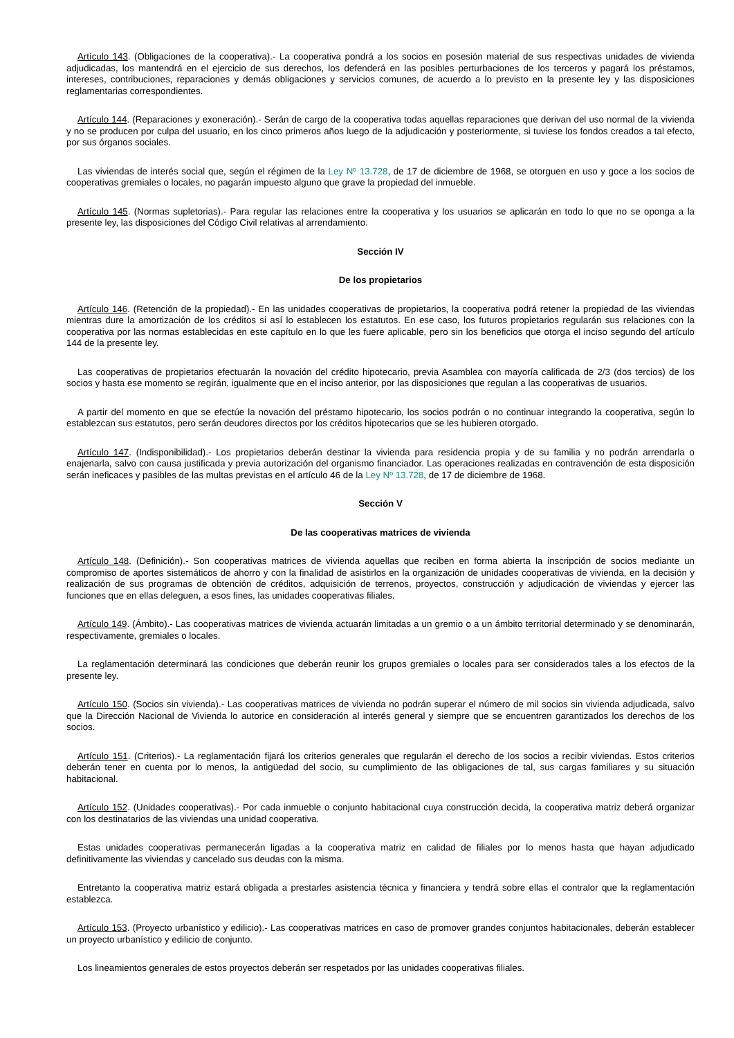Artículo 143. (Obligaciones de la cooperativa).- La cooperativa pondrá a los socios en posesión material de sus respectivas unidades de vivienda adjudicadas, los mantendrá en el ejercicio de sus derechos, los defenderá en las posibles perturbaciones de los terceros y pagará los préstamos, intereses, contribuciones, reparaciones y demás obligaciones y servicios comunes, de acuerdo a lo previsto en la presente ley y las disposiciones reglamentarias correspondientes.
Artículo 144. (Reparaciones y exoneración).- Serán de cargo de la cooperativa todas aquellas reparaciones que derivan del uso normal de la vivienda y no se producen por culpa del usuario, en los cinco primeros años luego de la adjudicación y posteriormente, si tuviese los fondos creados a tal efecto, por sus órganos sociales.
Las viviendas de interés social que, según el régimen de la Ley Nº 13.728, de 17 de diciembre de 1968, se otorguen en uso y goce a los socios de cooperativas gremiales o locales, no pagarán impuesto alguno que grave la propiedad del inmueble.
Artículo 145. (Normas supletorias).- Para regular las relaciones entre la cooperativa y los usuarios se aplicarán en todo lo que no se oponga a la presente ley, las disposiciones del Código Civil relativas al arrendamiento.
Sección IV
De los propietarios
Artículo 146. (Retención de la propiedad).- En las unidades cooperativas de propietarios, la cooperativa podrá retener la propiedad de las viviendas mientras dure la amortización de los créditos si así lo establecen los estatutos. En ese caso, los futuros propietarios regularán sus relaciones con la cooperativa por las normas establecidas en este capítulo en lo que les fuere aplicable, pero sin los beneficios que otorga el inciso segundo del artículo 144 de la presente ley.
Las cooperativas de propietarios efectuarán la novación del crédito hipotecario, previa Asamblea con mayoría calificada de 2/3 (dos tercios) de los socios y hasta ese momento se regirán, igualmente que en el inciso anterior, por las disposiciones que regulan a las cooperativas de usuarios.
A partir del momento en que se efectúe la novación del préstamo hipotecario, los socios podrán o no continuar integrando la cooperativa, según lo establezcan sus estatutos, pero serán deudores directos por los créditos hipotecarios que se les hubieren otorgado.
Artículo 147. (Indisponibilidad).- Los propietarios deberán destinar la vivienda para residencia propia y de su familia y no podrán arrendarla o enajenarla, salvo con causa justificada y previa autorización del organismo financiador. Las operaciones realizadas en contravención de esta disposición serán ineficaces y pasibles de las multas previstas en el artículo 46 de la Ley Nº 13.728, de 17 de diciembre de 1968.
Sección V
De las cooperativas matrices de vivienda
Artículo 148. (Definición).- Son cooperativas matrices de vivienda aquellas que reciben en forma abierta la inscripción de socios mediante un compromiso de aportes sistemáticos de ahorro y con la finalidad de asistirlos en la organización de unidades cooperativas de vivienda, en la decisión y realización de sus programas de obtención de créditos, adquisición de terrenos, proyectos, construcción y adjudicación de viviendas y ejercer las funciones que en ellas deleguen, a esos fines, las unidades cooperativas filiales.
Artículo 149. (Ámbito).- Las cooperativas matrices de vivienda actuarán limitadas a un gremio o a un ámbito territorial determinado y se denominarán, respectivamente, gremiales o locales.
La reglamentación determinará las condiciones que deberán reunir los grupos gremiales o locales para ser considerados tales a los efectos de la presente ley.
Artículo 150. (Socios sin vivienda).- Las cooperativas matrices de vivienda no podrán superar el número de mil socios sin vivienda adjudicada, salvo que la Dirección Nacional de Vivienda lo autorice en consideración al interés general y siempre que se encuentren garantizados los derechos de los socios.
Artículo 151. (Criterios).- La reglamentación fijará los criterios generales que regularán el derecho de los socios a recibir viviendas. Estos criterios deberán tener en cuenta por lo menos, la antigüedad del socio, su cumplimiento de las obligaciones de tal, sus cargas familiares y su situación habitacional.
Artículo 152. (Unidades cooperativas).- Por cada inmueble o conjunto habitacional cuya construcción decida, la cooperativa matriz deberá organizar con los destinatarios de las viviendas una unidad cooperativa.
Estas unidades cooperativas permanecerán ligadas a la cooperativa matriz en calidad de filiales por lo menos hasta que hayan adjudicado definitivamente las viviendas y cancelado sus deudas con la misma.
Entretanto la cooperativa matriz estará obligada a prestarles asistencia técnica y financiera y tendrá sobre ellas el contralor que la reglamentación establezca.
Artículo 153. (Proyecto urbanístico y edilicio).- Las cooperativas matrices en caso de promover grandes conjuntos habitacionales, deberán establecer un proyecto urbanístico y edilicio de conjunto.
Los lineamientos generales de estos proyectos deberán ser respetados por las unidades cooperativas filiales.